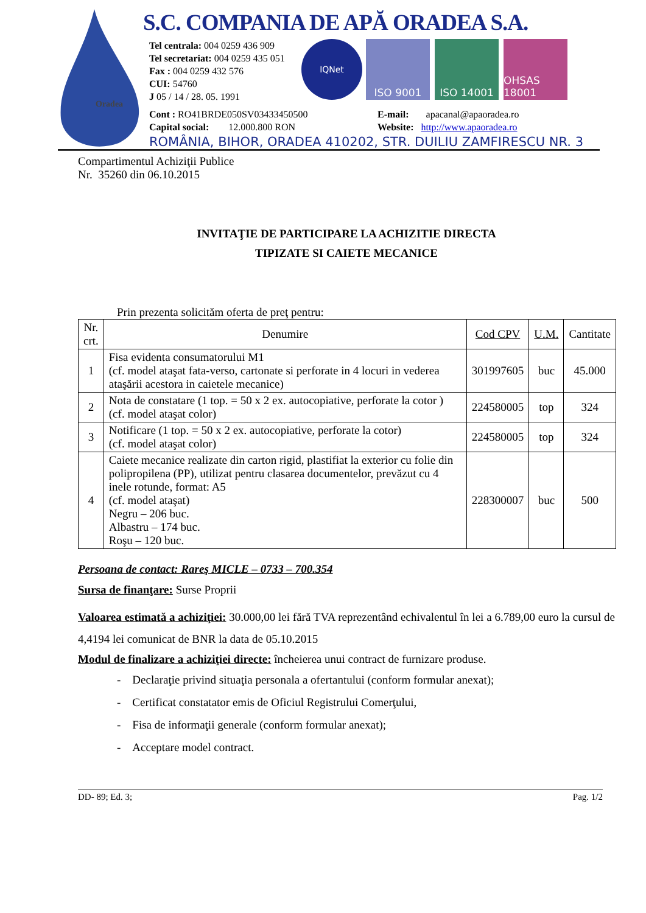Oradea
S.C. COMPANIA DE APĂ ORADEA S.A.
Tel centrala: 004 0259 436 909
Tel secretariat: 004 0259 435 051
Fax : 004 0259 432 576
CUI: 54760
J 05 / 14 / 28. 05. 1991
IQNet
ISO 9001 ISO 14001 OHSAS 18001
Cont : RO41BRDE050SV03433450500
Capital social: 12.000.800 RON
E-mail: apacanal@apaoradea.ro
Website: http://www.apaoradea.ro
ROMÂNIA, BIHOR, ORADEA 410202, STR. DUILIU ZAMFIRESCU NR. 3
Compartimentul Achiziţii Publice
Nr. 35260 din 06.10.2015
INVITAŢIE DE PARTICIPARE LA ACHIZITIE DIRECTA
TIPIZATE SI CAIETE MECANICE
Prin prezenta solicităm oferta de preţ pentru:
| Nr. crt. | Denumire | Cod CPV | U.M. | Cantitate |
| --- | --- | --- | --- | --- |
| 1 | Fisa evidenta consumatorului M1 (cf. model ataşat fata-verso, cartonate si perforate in 4 locuri in vederea ataşării acestora in caietele mecanice) | 301997605 | buc | 45.000 |
| 2 | Nota de constatare (1 top. = 50 x 2 ex. autocopiative, perforate la cotor ) (cf. model ataşat color) | 224580005 | top | 324 |
| 3 | Notificare (1 top. = 50 x 2 ex. autocopiative, perforate la cotor) (cf. model ataşat color) | 224580005 | top | 324 |
| 4 | Caiete mecanice realizate din carton rigid, plastifiat la exterior cu folie din polipropilena (PP), utilizat pentru clasarea documentelor, prevăzut cu 4 inele rotunde, format: A5 (cf. model ataşat) Negru – 206 buc. Albastru – 174 buc. Roşu – 120 buc. | 228300007 | buc | 500 |
Persoana de contact: Rareş MICLE – 0733 – 700.354
Sursa de finanţare: Surse Proprii
Valoarea estimată a achiziţiei: 30.000,00 lei fără TVA reprezentând echivalentul în lei a 6.789,00 euro la cursul de 4,4194 lei comunicat de BNR la data de 05.10.2015
Modul de finalizare a achiziţiei directe: încheierea unui contract de furnizare produse.
- Declaraţie privind situaţia personala a ofertantului (conform formular anexat);
- Certificat constatator emis de Oficiul Registrului Comerţului,
- Fisa de informaţii generale (conform formular anexat);
- Acceptare model contract.
DD- 89; Ed. 3; Pag. 1/2